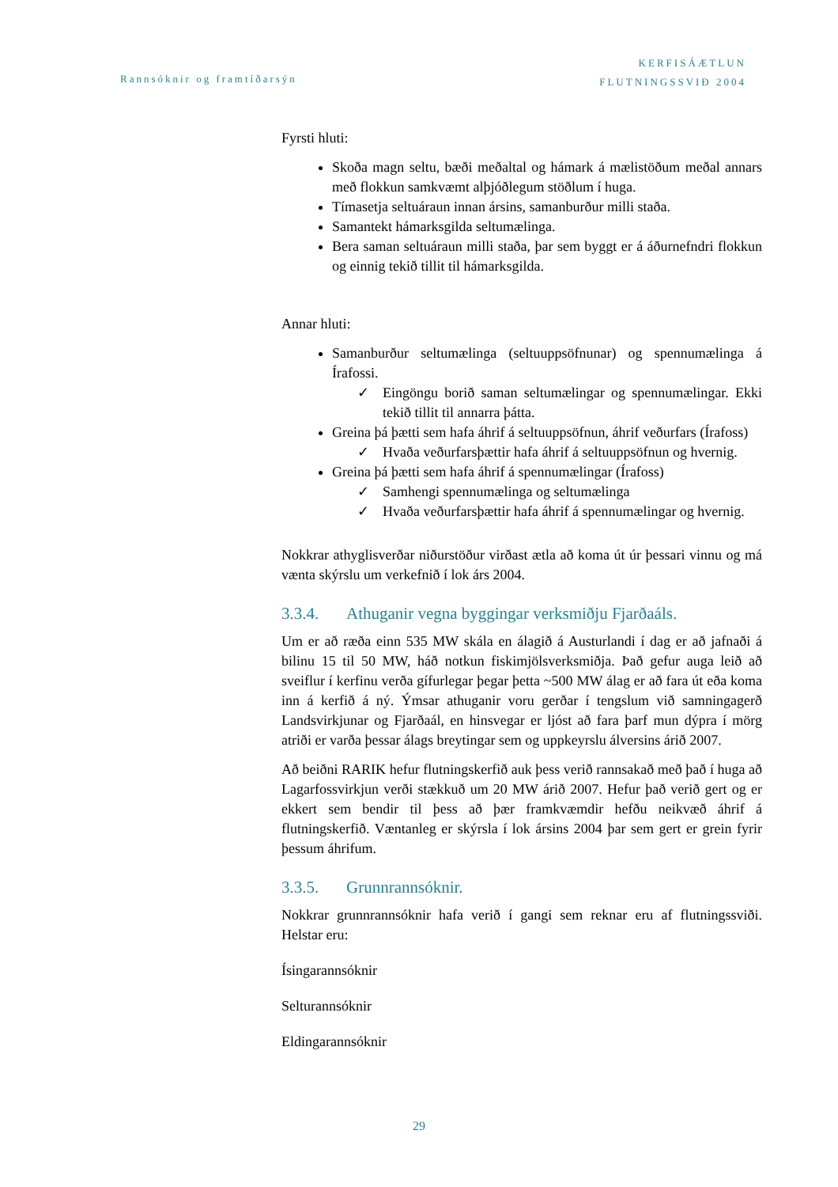Rannsóknir og framtíðarsýn
KERFISÁÆTLUN
FLUTNINGSSVIÐ 2004
Fyrsti hluti:
Skoða magn seltu, bæði meðaltal og hámark á mælistöðum meðal annars með flokkun samkvæmt alþjóðlegum stöðlum í huga.
Tímasetja seltuáraun innan ársins, samanburður milli staða.
Samantekt hámarksgilda seltumælinga.
Bera saman seltuáraun milli staða, þar sem byggt er á áðurnefndri flokkun og einnig tekið tillit til hámarksgilda.
Annar hluti:
Samanburður seltumælinga (seltuuppsöfnunar) og spennumælinga á Írafossi.
✓ Eingöngu borið saman seltumælingar og spennumælingar. Ekki tekið tillit til annarra þátta.
Greina þá þætti sem hafa áhrif á seltuuppsöfnun, áhrif veðurfars (Írafoss)
✓ Hvaða veðurfarsþættir hafa áhrif á seltuuppsöfnun og hvernig.
Greina þá þætti sem hafa áhrif á spennumælingar (Írafoss)
✓ Samhengi spennumælinga og seltumælinga
✓ Hvaða veðurfarsþættir hafa áhrif á spennumælingar og hvernig.
Nokkrar athyglisverðar niðurstöður virðast ætla að koma út úr þessari vinnu og má vænta skýrslu um verkefnið í lok árs 2004.
3.3.4. Athuganir vegna byggingar verksmiðju Fjarðaáls.
Um er að ræða einn 535 MW skála en álagið á Austurlandi í dag er að jafnaði á bilinu 15 til 50 MW, háð notkun fiskimjölsverksmiðja. Það gefur auga leið að sveiflur í kerfinu verða gífurlegar þegar þetta ~500 MW álag er að fara út eða koma inn á kerfið á ný. Ýmsar athuganir voru gerðar í tengslum við samningagerð Landsvirkjunar og Fjarðaál, en hinsvegar er ljóst að fara þarf mun dýpra í mörg atriði er varða þessar álags breytingar sem og uppkeyrslu álversins árið 2007.
Að beiðni RARIK hefur flutningskerfið auk þess verið rannsakað með það í huga að Lagarfossvirkjun verði stækkuð um 20 MW árið 2007. Hefur það verið gert og er ekkert sem bendir til þess að þær framkvæmdir hefðu neikvæð áhrif á flutningskerfið. Væntanleg er skýrsla í lok ársins 2004 þar sem gert er grein fyrir þessum áhrifum.
3.3.5. Grunnrannsóknir.
Nokkrar grunnrannsóknir hafa verið í gangi sem reknar eru af flutningssviði. Helstar eru:
Ísingarannsóknir
Selturannsóknir
Eldingarannsóknir
29